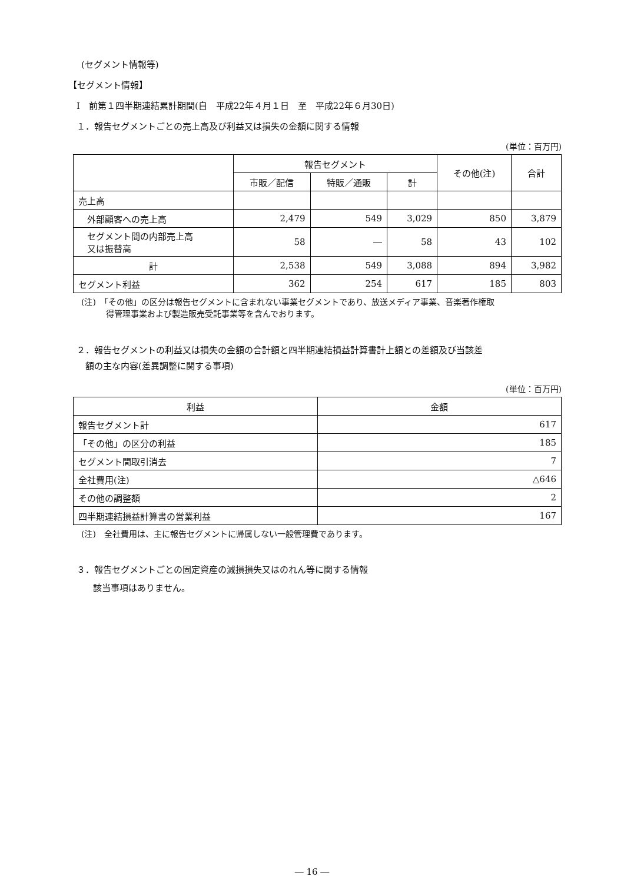(セグメント情報等)
【セグメント情報】
Ⅰ　前第１四半期連結累計期間(自　平成22年４月１日　至　平成22年６月30日)
１．報告セグメントごとの売上高及び利益又は損失の金額に関する情報
(単位：百万円)
| | 報告セグメント | | | その他(注) | 合計 |
| --- | --- | --- | --- | --- | --- |
| | 市販／配信 | 特販／通販 | 計 | | |
| 売上高 | | | | | |
| 外部顧客への売上高 | 2,479 | 549 | 3,029 | 850 | 3,879 |
| セグメント間の内部売上高 又は振替高 | 58 | ― | 58 | 43 | 102 |
| 計 | 2,538 | 549 | 3,088 | 894 | 3,982 |
| セグメント利益 | 362 | 254 | 617 | 185 | 803 |
(注)　「その他」の区分は報告セグメントに含まれない事業セグメントであり、放送メディア事業、音楽著作権取
　　　得管理事業および製造販売受託事業等を含んでおります。
２．報告セグメントの利益又は損失の金額の合計額と四半期連結損益計算書計上額との差額及び当該差
　額の主な内容(差異調整に関する事項)
(単位：百万円)
| 利益 | 金額 |
| --- | --- |
| 報告セグメント計 | 617 |
| 「その他」の区分の利益 | 185 |
| セグメント間取引消去 | 7 |
| 全社費用(注) | △646 |
| その他の調整額 | 2 |
| 四半期連結損益計算書の営業利益 | 167 |
(注)　全社費用は、主に報告セグメントに帰属しない一般管理費であります。
３．報告セグメントごとの固定資産の減損損失又はのれん等に関する情報
該当事項はありません。
― 16 ―